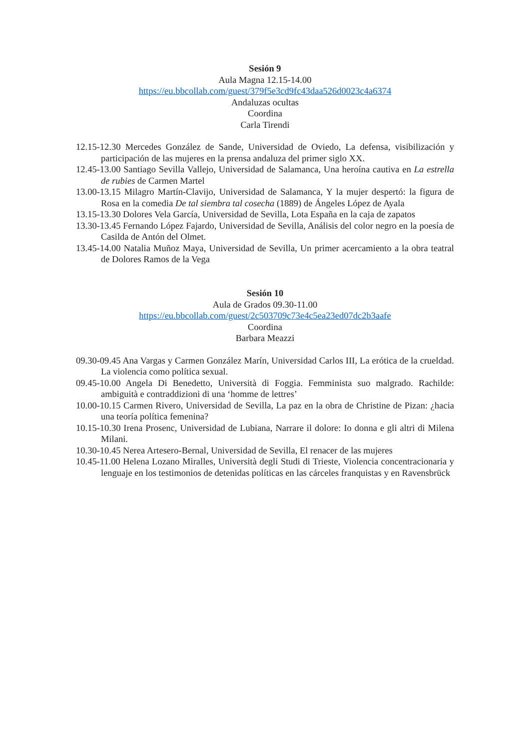Sesión 9
Aula Magna 12.15-14.00
https://eu.bbcollab.com/guest/379f5e3cd9fc43daa526d0023c4a6374
Andaluzas ocultas
Coordina
Carla Tirendi
12.15-12.30 Mercedes González de Sande, Universidad de Oviedo, La defensa, visibilización y participación de las mujeres en la prensa andaluza del primer siglo XX.
12.45-13.00 Santiago Sevilla Vallejo, Universidad de Salamanca, Una heroína cautiva en La estrella de rubies de Carmen Martel
13.00-13.15 Milagro Martín-Clavijo, Universidad de Salamanca, Y la mujer despertó: la figura de Rosa en la comedia De tal siembra tal cosecha (1889) de Ángeles López de Ayala
13.15-13.30 Dolores Vela García, Universidad de Sevilla, Lota España en la caja de zapatos
13.30-13.45 Fernando López Fajardo, Universidad de Sevilla, Análisis del color negro en la poesía de Casilda de Antón del Olmet.
13.45-14.00 Natalia Muñoz Maya, Universidad de Sevilla, Un primer acercamiento a la obra teatral de Dolores Ramos de la Vega
Sesión 10
Aula de Grados 09.30-11.00
https://eu.bbcollab.com/guest/2c503709c73e4c5ea23ed07dc2b3aafe
Coordina
Barbara Meazzi
09.30-09.45 Ana Vargas y Carmen González Marín, Universidad Carlos III, La erótica de la crueldad. La violencia como política sexual.
09.45-10.00 Angela Di Benedetto, Università di Foggia. Femminista suo malgrado. Rachilde: ambiguità e contraddizioni di una ‘homme de lettres’
10.00-10.15 Carmen Rivero, Universidad de Sevilla, La paz en la obra de Christine de Pizan: ¿hacia una teoría política femenina?
10.15-10.30 Irena Prosenc, Universidad de Lubiana, Narrare il dolore: Io donna e gli altri di Milena Milani.
10.30-10.45 Nerea Artesero-Bernal, Universidad de Sevilla, El renacer de las mujeres
10.45-11.00 Helena Lozano Miralles, Università degli Studi di Trieste, Violencia concentracionaria y lenguaje en los testimonios de detenidas políticas en las cárceles franquistas y en Ravensbrück